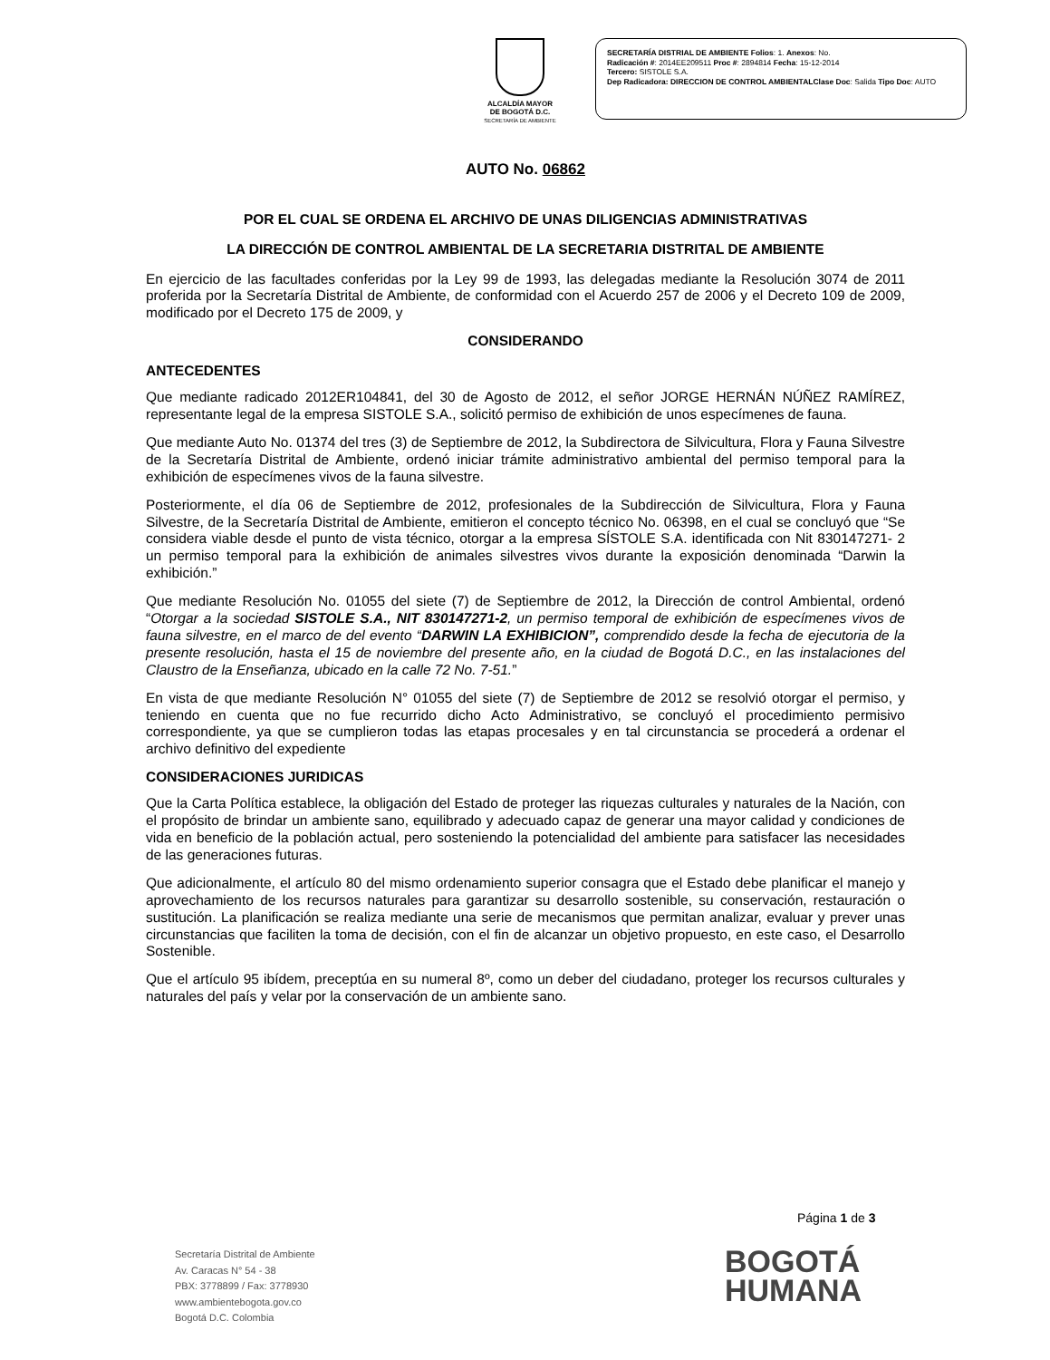ALCALDÍA MAYOR
DE BOGOTÁ D.C.
SECRETARÍA DE AMBIENTE
SECRETARÍA DISTRIAL DE AMBIENTE Folios: 1. Anexos: No.
Radicación #: 2014EE209511 Proc #: 2894814 Fecha: 15-12-2014
Tercero: SISTOLE S.A.
Dep Radicadora: DIRECCION DE CONTROL AMBIENTALClase Doc: Salida Tipo Doc: AUTO
AUTO No. 06862
POR EL CUAL SE ORDENA EL ARCHIVO DE UNAS DILIGENCIAS ADMINISTRATIVAS
LA DIRECCIÓN DE CONTROL AMBIENTAL DE LA SECRETARIA DISTRITAL DE AMBIENTE
En ejercicio de las facultades conferidas por la Ley 99 de 1993, las delegadas mediante la Resolución 3074 de 2011 proferida por la Secretaría Distrital de Ambiente, de conformidad con el Acuerdo 257 de 2006 y el Decreto 109 de 2009, modificado por el Decreto 175 de 2009, y
CONSIDERANDO
ANTECEDENTES
Que mediante radicado 2012ER104841, del 30 de Agosto de 2012, el señor JORGE HERNÁN NÚÑEZ RAMÍREZ, representante legal de la empresa SISTOLE S.A., solicitó permiso de exhibición de unos especímenes de fauna.
Que mediante Auto No. 01374 del tres (3) de Septiembre de 2012, la Subdirectora de Silvicultura, Flora y Fauna Silvestre de la Secretaría Distrital de Ambiente, ordenó iniciar trámite administrativo ambiental del permiso temporal para la exhibición de especímenes vivos de la fauna silvestre.
Posteriormente, el día 06 de Septiembre de 2012, profesionales de la Subdirección de Silvicultura, Flora y Fauna Silvestre, de la Secretaría Distrital de Ambiente, emitieron el concepto técnico No. 06398, en el cual se concluyó que “Se considera viable desde el punto de vista técnico, otorgar a la empresa SÍSTOLE S.A. identificada con Nit 830147271- 2 un permiso temporal para la exhibición de animales silvestres vivos durante la exposición denominada “Darwin la exhibición.”
Que mediante Resolución No. 01055 del siete (7) de Septiembre de 2012, la Dirección de control Ambiental, ordenó “Otorgar a la sociedad SISTOLE S.A., NIT 830147271-2, un permiso temporal de exhibición de especímenes vivos de fauna silvestre, en el marco de del evento “DARWIN LA EXHIBICION”, comprendido desde la fecha de ejecutoria de la presente resolución, hasta el 15 de noviembre del presente año, en la ciudad de Bogotá D.C., en las instalaciones del Claustro de la Enseñanza, ubicado en la calle 72 No. 7-51.”
En vista de que mediante Resolución N° 01055 del siete (7) de Septiembre de 2012 se resolvió otorgar el permiso, y teniendo en cuenta que no fue recurrido dicho Acto Administrativo, se concluyó el procedimiento permisivo correspondiente, ya que se cumplieron todas las etapas procesales y en tal circunstancia se procederá a ordenar el archivo definitivo del expediente
CONSIDERACIONES JURIDICAS
Que la Carta Política establece, la obligación del Estado de proteger las riquezas culturales y naturales de la Nación, con el propósito de brindar un ambiente sano, equilibrado y adecuado capaz de generar una mayor calidad y condiciones de vida en beneficio de la población actual, pero sosteniendo la potencialidad del ambiente para satisfacer las necesidades de las generaciones futuras.
Que adicionalmente, el artículo 80 del mismo ordenamiento superior consagra que el Estado debe planificar el manejo y aprovechamiento de los recursos naturales para garantizar su desarrollo sostenible, su conservación, restauración o sustitución. La planificación se realiza mediante una serie de mecanismos que permitan analizar, evaluar y prever unas circunstancias que faciliten la toma de decisión, con el fin de alcanzar un objetivo propuesto, en este caso, el Desarrollo Sostenible.
Que el artículo 95 ibídem, preceptúa en su numeral 8º, como un deber del ciudadano, proteger los recursos culturales y naturales del país y velar por la conservación de un ambiente sano.
Página 1 de 3
Secretaría Distrital de Ambiente
Av. Caracas N° 54 - 38
PBX: 3778899 / Fax: 3778930
www.ambientebogota.gov.co
Bogotá D.C. Colombia
BOGOTÁ
HUMANA